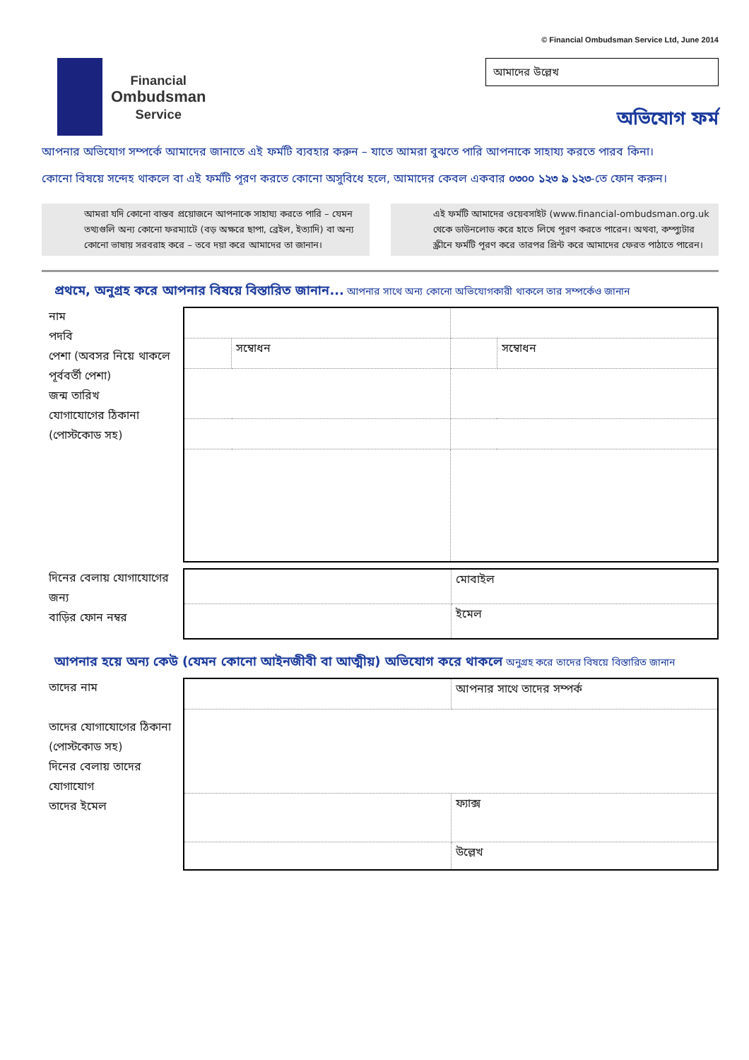© Financial Ombudsman Service Ltd, June 2014
Financial
Ombudsman
Service
আমাদের উল্লেখ
অভিযোগ ফর্ম
আপনার অভিযোগ সম্পর্কে আমাদের জানাতে এই ফর্মটি ব্যবহার করুন – যাতে আমরা বুঝতে পারি আপনাকে সাহায্য করতে পারব কিনা।
কোনো বিষয়ে সন্দেহ থাকলে বা এই ফর্মটি পূরণ করতে কোনো অসুবিধে হলে, আমাদের কেবল একবার ০৩০০ ১২৩ ৯ ১২৩-তে ফোন করুন।
আমরা যদি কোনো বাস্তব প্রয়োজনে আপনাকে সাহায্য করতে পারি – যেমন তথ্যগুলি অন্য কোনো ফরম্যাটে (বড় অক্ষরে ছাপা, ব্রেইল, ইত্যাদি) বা অন্য কোনো ভাষায় সরবরাহ করে – তবে দয়া করে আমাদের তা জানান।
এই ফর্মটি আমাদের ওয়েবসাইট (www.financial-ombudsman.org.uk থেকে ডাউনলোড করে হাতে লিখে পূরণ করতে পারেন। অথবা, কম্প্যুটার স্ক্রীনে ফর্মটি পূরণ করে তারপর প্রিন্ট করে আমাদের ফেরত পাঠাতে পারেন।
প্রথমে, অনুগ্রহ করে আপনার বিষয়ে বিস্তারিত জানান... আপনার সাথে অন্য কোনো অভিযোগকারী থাকলে তার সম্পর্কেও জানান
নাম
পদবি
পেশা (অবসর নিয়ে থাকলে পূর্ববর্তী পেশা)
জন্ম তারিখ
যোগাযোগের ঠিকানা (পোস্টকোড সহ)
| | সম্বোধন | | সম্বোধন |
দিনের বেলায় যোগাযোগের জন্য
বাড়ির ফোন নম্বর
| | মোবাইল |
| | ইমেল |
আপনার হয়ে অন্য কেউ (যেমন কোনো আইনজীবী বা আত্মীয়) অভিযোগ করে থাকলে অনুগ্রহ করে তাদের বিষয়ে বিস্তারিত জানান
তাদের নাম
তাদের যোগাযোগের ঠিকানা (পোস্টকোড সহ)
দিনের বেলায় তাদের যোগাযোগ
তাদের ইমেল
| | আপনার সাথে তাদের সম্পর্ক |
| | ফ্যাক্স |
| | উল্লেখ |